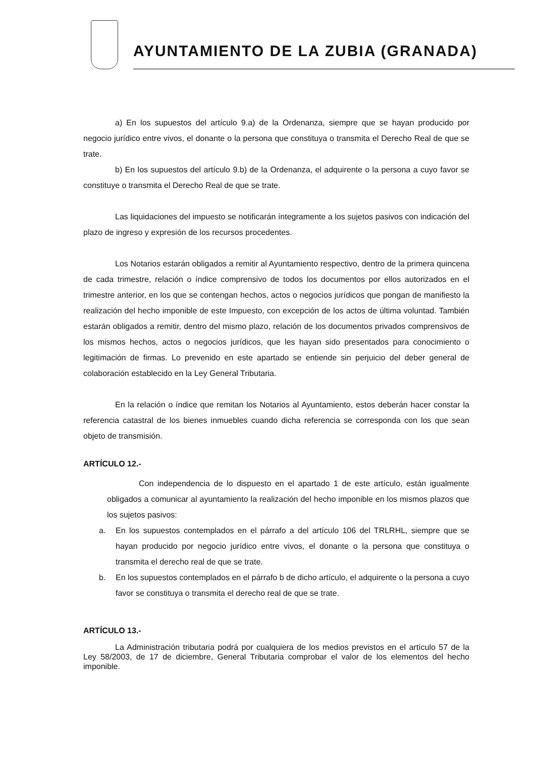AYUNTAMIENTO DE LA ZUBIA (GRANADA)
a) En los supuestos del artículo 9.a) de la Ordenanza, siempre que se hayan producido por negocio jurídico entre vivos, el donante o la persona que constituya o transmita el Derecho Real de que se trate.
b) En los supuestos del artículo 9.b) de la Ordenanza, el adquirente o la persona a cuyo favor se constituye o transmita el Derecho Real de que se trate.
Las liquidaciones del impuesto se notificarán íntegramente a los sujetos pasivos con indicación del plazo de ingreso y expresión de los recursos procedentes.
Los Notarios estarán obligados a remitir al Ayuntamiento respectivo, dentro de la primera quincena de cada trimestre, relación o índice comprensivo de todos los documentos por ellos autorizados en el trimestre anterior, en los que se contengan hechos, actos o negocios jurídicos que pongan de manifiesto la realización del hecho imponible de este Impuesto, con excepción de los actos de última voluntad. También estarán obligados a remitir, dentro del mismo plazo, relación de los documentos privados comprensivos de los mismos hechos, actos o negocios jurídicos, que les hayan sido presentados para conocimiento o legitimación de firmas. Lo prevenido en este apartado se entiende sin perjuicio del deber general de colaboración establecido en la Ley General Tributaria.
En la relación o índice que remitan los Notarios al Ayuntamiento, estos deberán hacer constar la referencia catastral de los bienes inmuebles cuando dicha referencia se corresponda con los que sean objeto de transmisión.
ARTÍCULO 12.-
Con independencia de lo dispuesto en el apartado 1 de este artículo, están igualmente obligados a comunicar al ayuntamiento la realización del hecho imponible en los mismos plazos que los sujetos pasivos:
a. En los supuestos contemplados en el párrafo a del artículo 106 del TRLRHL, siempre que se hayan producido por negocio jurídico entre vivos, el donante o la persona que constituya o transmita el derecho real de que se trate.
b. En los supuestos contemplados en el párrafo b de dicho artículo, el adquirente o la persona a cuyo favor se constituya o transmita el derecho real de que se trate.
ARTÍCULO 13.-
La Administración tributaria podrá por cualquiera de los medios previstos en el artículo 57 de la Ley 58/2003, de 17 de diciembre, General Tributaria comprobar el valor de los elementos del hecho imponible.